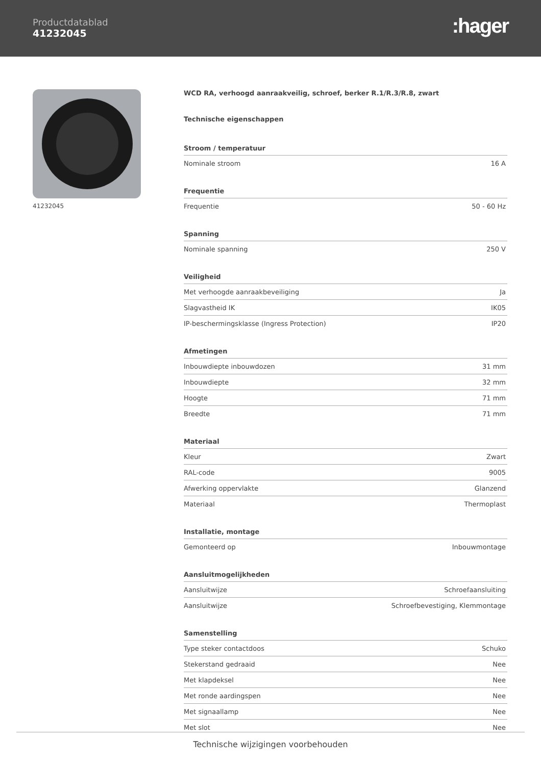Productdatablad
41232045
:hager
41232045 WCD RA, verhoogd aanraakveilig, schroef, berker R.1/R.3/R.8, zwart
Technische eigenschappen
Stroom / temperatuur
| Nominale stroom | 16 A |
Frequentie
| Frequentie | 50 - 60 Hz |
Spanning
| Nominale spanning | 250 V |
Veiligheid
| Met verhoogde aanraakbeveiliging | Ja |
| Slagvastheid IK | IK05 |
| IP-beschermingsklasse (Ingress Protection) | IP20 |
Afmetingen
| Inbouwdiepte inbouwdozen | 31 mm |
| Inbouwdiepte | 32 mm |
| Hoogte | 71 mm |
| Breedte | 71 mm |
Materiaal
| Kleur | Zwart |
| RAL-code | 9005 |
| Afwerking oppervlakte | Glanzend |
| Materiaal | Thermoplast |
Installatie, montage
| Gemonteerd op | Inbouwmontage |
Aansluitmogelijkheden
| Aansluitwijze | Schroefaansluiting |
| Aansluitwijze | Schroefbevestiging, Klemmontage |
Samenstelling
| Type steker contactdoos | Schuko |
| Stekerstand gedraaid | Nee |
| Met klapdeksel | Nee |
| Met ronde aardingspen | Nee |
| Met signaallamp | Nee |
| Met slot | Nee |
Technische wijzigingen voorbehouden